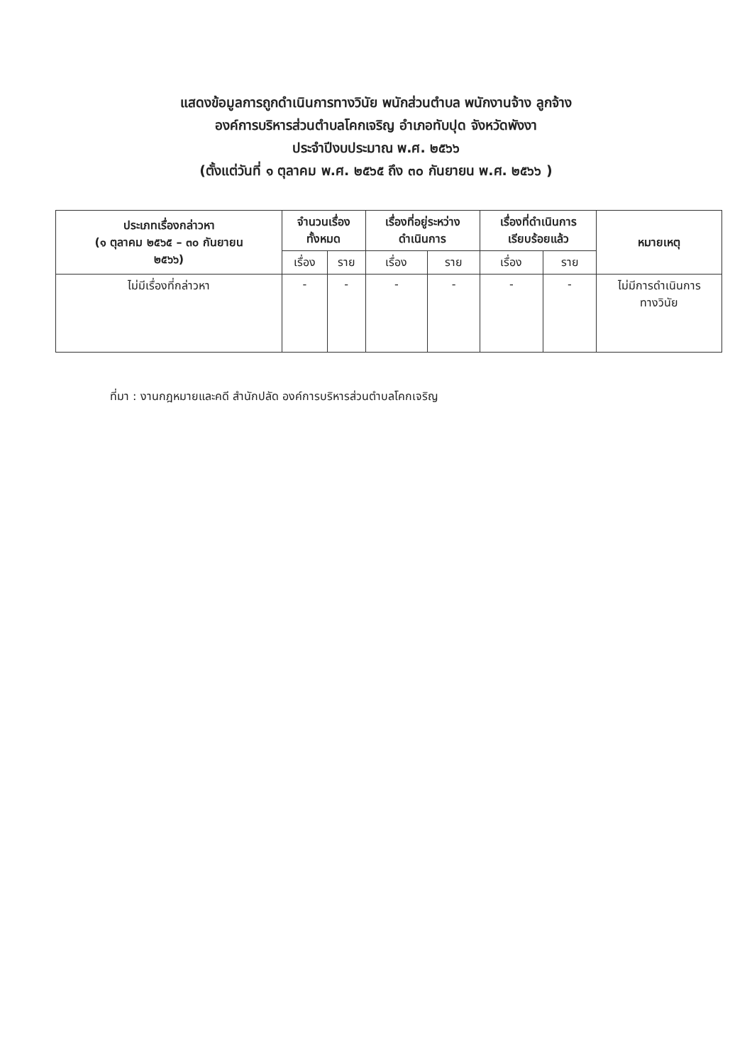แสดงข้อมูลการถูกดำเนินการทางวินัย พนักส่วนตำบล พนักงานจ้าง ลูกจ้าง
องค์การบริหารส่วนตำบลโคกเจริญ อำเภอทับปุด จังหวัดพังงา
ประจำปีงบประมาณ พ.ศ. ๒๕๖๖
(ตั้งแต่วันที่ ๑ ตุลาคม พ.ศ. ๒๕๖๕ ถึง ๓๐ กันยายน พ.ศ. ๒๕๖๖ )
| ประเภทเรื่องกล่าวหา (๑ ตุลาคม ๒๕๖๕ – ๓๐ กันยายน ๒๕๖๖) | จำนวนเรื่อง ทั้งหมด | | เรื่องที่อยู่ระหว่าง ดำเนินการ | | เรื่องที่ดำเนินการ เรียบร้อยแล้ว | | หมายเหตุ |
| --- | --- | --- | --- | --- | --- | --- | --- |
| | เรื่อง | ราย | เรื่อง | ราย | เรื่อง | ราย | |
| ไม่มีเรื่องที่กล่าวหา | - | - | - | - | - | - | ไม่มีการดำเนินการ ทางวินัย |
ที่มา : งานกฎหมายและคดี สำนักปลัด องค์การบริหารส่วนตำบลโคกเจริญ